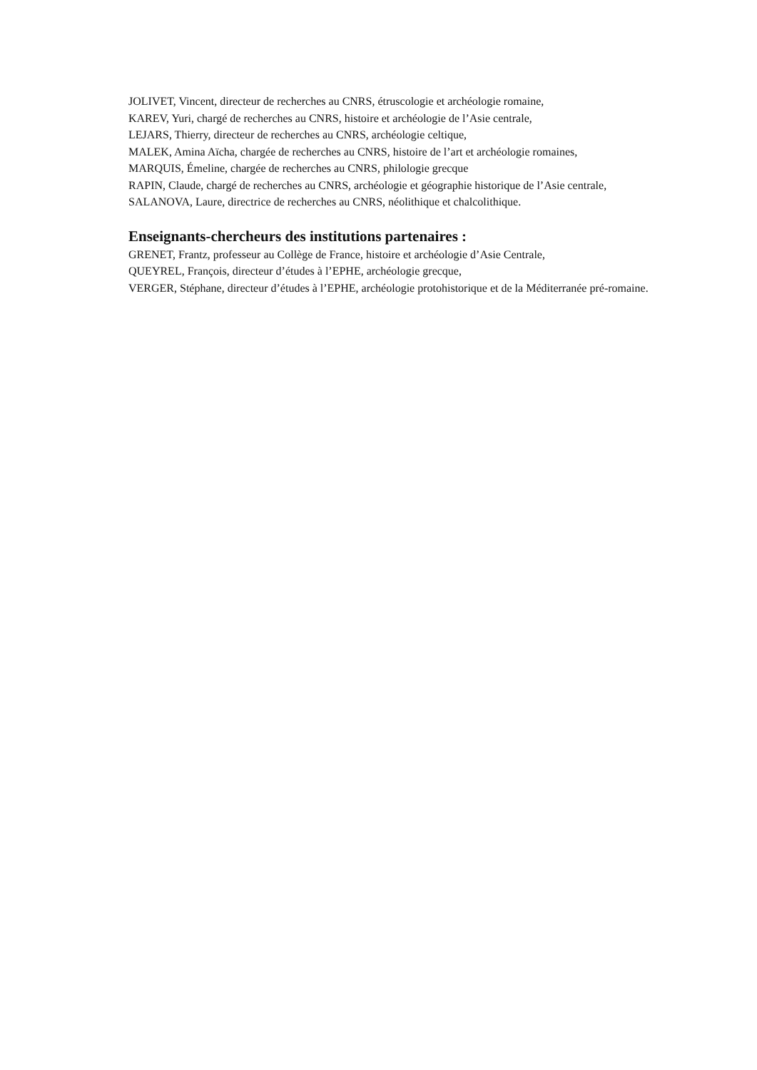JOLIVET, Vincent, directeur de recherches au CNRS, étruscologie et archéologie romaine,
KAREV, Yuri, chargé de recherches au CNRS, histoire et archéologie de l’Asie centrale,
LEJARS, Thierry, directeur de recherches au CNRS, archéologie celtique,
MALEK, Amina Aïcha, chargée de recherches au CNRS, histoire de l’art et archéologie romaines,
MARQUIS, Émeline, chargée de recherches au CNRS, philologie grecque
RAPIN, Claude, chargé de recherches au CNRS, archéologie et géographie historique de l’Asie centrale,
SALANOVA, Laure, directrice de recherches au CNRS, néolithique et chalcolithique.
Enseignants-chercheurs des institutions partenaires :
GRENET, Frantz, professeur au Collège de France, histoire et archéologie d’Asie Centrale,
QUEYREL, François, directeur d’études à l’EPHE, archéologie grecque,
VERGER, Stéphane, directeur d’études à l’EPHE, archéologie protohistorique et de la Méditerranée pré-romaine.